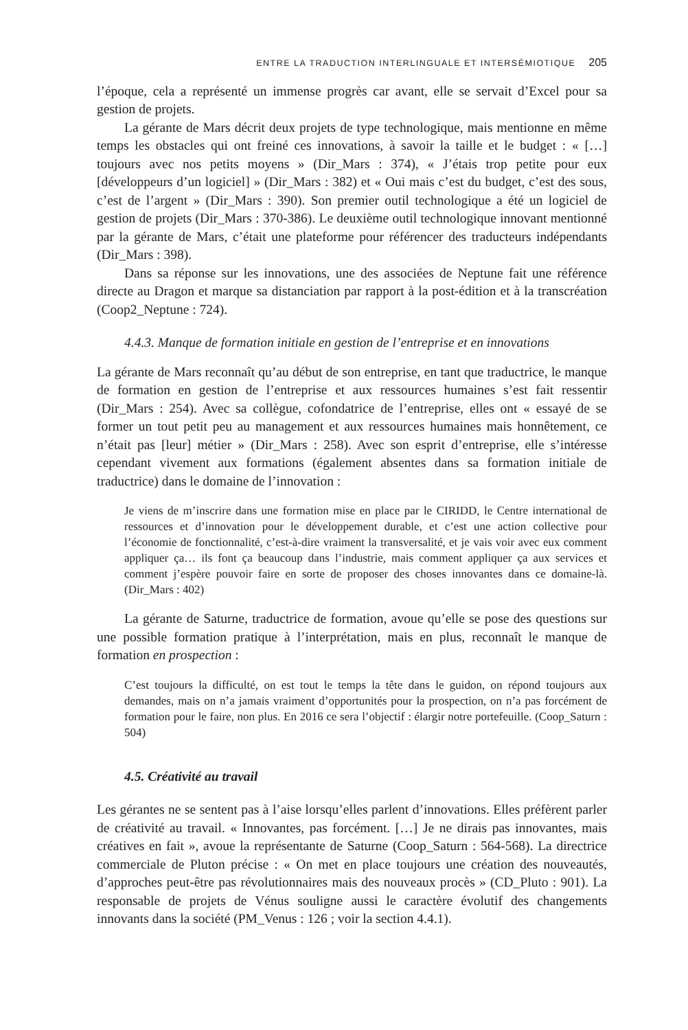ENTRE LA TRADUCTION INTERLINGUALE ET INTERSÉMIOTIQUE 205
l’époque, cela a représenté un immense progrès car avant, elle se servait d’Excel pour sa gestion de projets.
La gérante de Mars décrit deux projets de type technologique, mais mentionne en même temps les obstacles qui ont freiné ces innovations, à savoir la taille et le budget : « […] toujours avec nos petits moyens » (Dir_Mars : 374), « J’étais trop petite pour eux [développeurs d’un logiciel] » (Dir_Mars : 382) et « Oui mais c’est du budget, c’est des sous, c’est de l’argent » (Dir_Mars : 390). Son premier outil technologique a été un logiciel de gestion de projets (Dir_Mars : 370-386). Le deuxième outil technologique innovant mentionné par la gérante de Mars, c’était une plateforme pour référencer des traducteurs indépendants (Dir_Mars : 398).
Dans sa réponse sur les innovations, une des associées de Neptune fait une référence directe au Dragon et marque sa distanciation par rapport à la post-édition et à la transcréation (Coop2_Neptune : 724).
4.4.3. Manque de formation initiale en gestion de l’entreprise et en innovations
La gérante de Mars reconnaît qu’au début de son entreprise, en tant que traductrice, le manque de formation en gestion de l’entreprise et aux ressources humaines s’est fait ressentir (Dir_Mars : 254). Avec sa collègue, cofondatrice de l’entreprise, elles ont « essayé de se former un tout petit peu au management et aux ressources humaines mais honnêtement, ce n’était pas [leur] métier » (Dir_Mars : 258). Avec son esprit d’entreprise, elle s’intéresse cependant vivement aux formations (également absentes dans sa formation initiale de traductrice) dans le domaine de l’innovation :
Je viens de m’inscrire dans une formation mise en place par le CIRIDD, le Centre international de ressources et d’innovation pour le développement durable, et c’est une action collective pour l’économie de fonctionnalité, c’est-à-dire vraiment la transversalité, et je vais voir avec eux comment appliquer ça… ils font ça beaucoup dans l’industrie, mais comment appliquer ça aux services et comment j’espère pouvoir faire en sorte de proposer des choses innovantes dans ce domaine-là. (Dir_Mars : 402)
La gérante de Saturne, traductrice de formation, avoue qu’elle se pose des questions sur une possible formation pratique à l’interprétation, mais en plus, reconnaît le manque de formation en prospection :
C’est toujours la difficulté, on est tout le temps la tête dans le guidon, on répond toujours aux demandes, mais on n’a jamais vraiment d’opportunités pour la prospection, on n’a pas forcément de formation pour le faire, non plus. En 2016 ce sera l’objectif : élargir notre portefeuille. (Coop_Saturn : 504)
4.5. Créativité au travail
Les gérantes ne se sentent pas à l’aise lorsqu’elles parlent d’innovations. Elles préfèrent parler de créativité au travail. « Innovantes, pas forcément. […] Je ne dirais pas innovantes, mais créatives en fait », avoue la représentante de Saturne (Coop_Saturn : 564-568). La directrice commerciale de Pluton précise : « On met en place toujours une création des nouveautés, d’approches peut-être pas révolutionnaires mais des nouveaux procès » (CD_Pluto : 901). La responsable de projets de Vénus souligne aussi le caractère évolutif des changements innovants dans la société (PM_Venus : 126 ; voir la section 4.4.1).